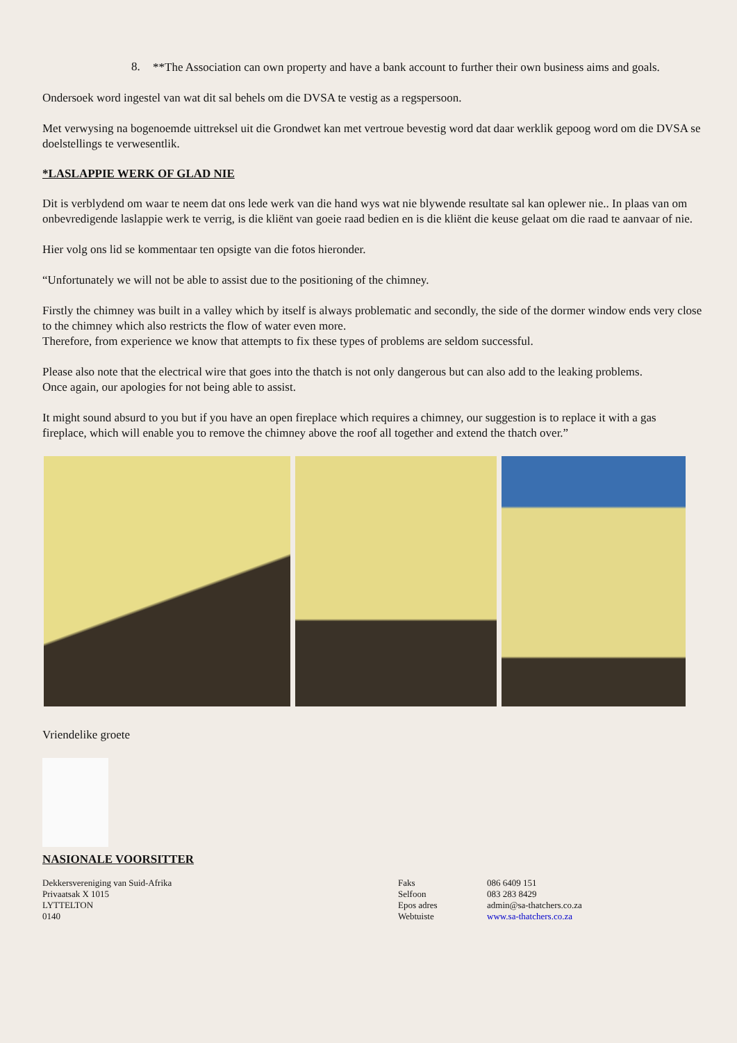8.
**The Association can own property and have a bank account to further their own business aims and goals.
Ondersoek word ingestel van wat dit sal behels om die DVSA te vestig as a regspersoon.
Met verwysing na bogenoemde uittreksel uit die Grondwet kan met vertroue bevestig word dat daar werklik gepoog word om die DVSA se doelstellings te verwesentlik.
*LASLAPPIE WERK OF GLAD NIE
Dit is verblydend om waar te neem dat ons lede werk van die hand wys wat nie blywende resultate sal kan oplewer nie.. In plaas van om onbevredigende laslappie werk te verrig, is die kliënt van goeie raad bedien en is die kliënt die keuse gelaat om die raad te aanvaar of nie.
Hier volg ons lid se kommentaar ten opsigte van die fotos hieronder.
“Unfortunately we will not be able to assist due to the positioning of the chimney.
Firstly the chimney was built in a valley which by itself is always problematic and secondly, the side of the dormer window ends very close to the chimney which also restricts the flow of water even more.
Therefore, from experience we know that attempts to fix these types of problems are seldom successful.
Please also note that the electrical wire that goes into the thatch is not only dangerous but can also add to the leaking problems.
Once again, our apologies for not being able to assist.
It might sound absurd to you but if you have an open fireplace which requires a chimney, our suggestion is to replace it with a gas fireplace, which will enable you to remove the chimney above the roof all together and extend the thatch over.”
Vriendelike groete
NASIONALE VOORSITTER
Dekkersvereniging van Suid-Afrika
Privaatsak X 1015
LYTTELTON
0140
Faks
Selfoon
Epos adres
Webtuiste
086 6409 151
083 283 8429
admin@sa-thatchers.co.za
www.sa-thatchers.co.za